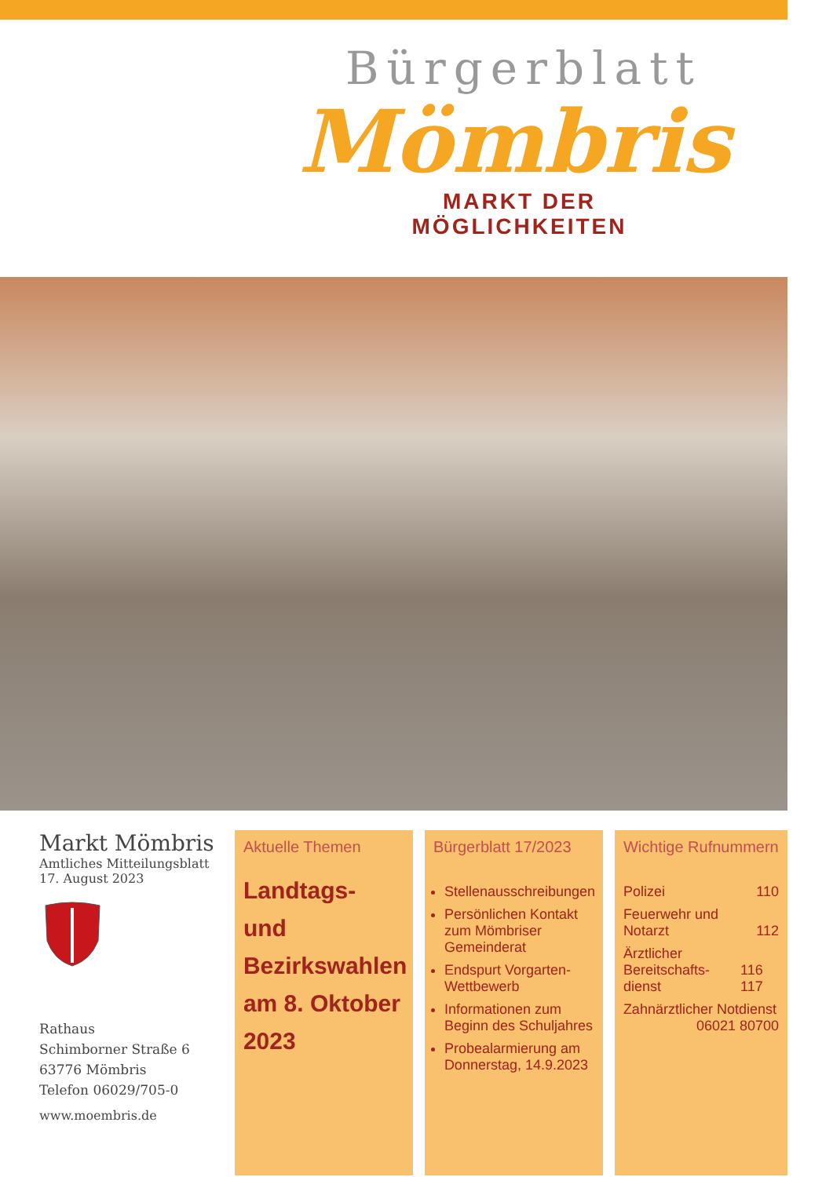Bürgerblatt
Mömbris
MARKT DER MÖGLICHKEITEN
Markt Mömbris
Amtliches Mitteilungsblatt
17. August 2023
Rathaus
Schimborner Straße 6
63776 Mömbris
Telefon 06029/705-0
www.moembris.de
Aktuelle Themen
Landtags- und Bezirkswahlen am 8. Oktober 2023
Bürgerblatt 17/2023
Stellenausschreibungen
Persönlichen Kontakt zum Mömbriser Gemeinderat
Endspurt Vorgarten-Wettbewerb
Informationen zum Beginn des Schuljahres
Probealarmierung am Donnerstag, 14.9.2023
Wichtige Rufnummern
Polizei 110
Feuerwehr und
Notarzt
112
Ärztlicher Bereitschafts-
dienst
116 117
Zahnärztlicher Notdienst
06021 80700